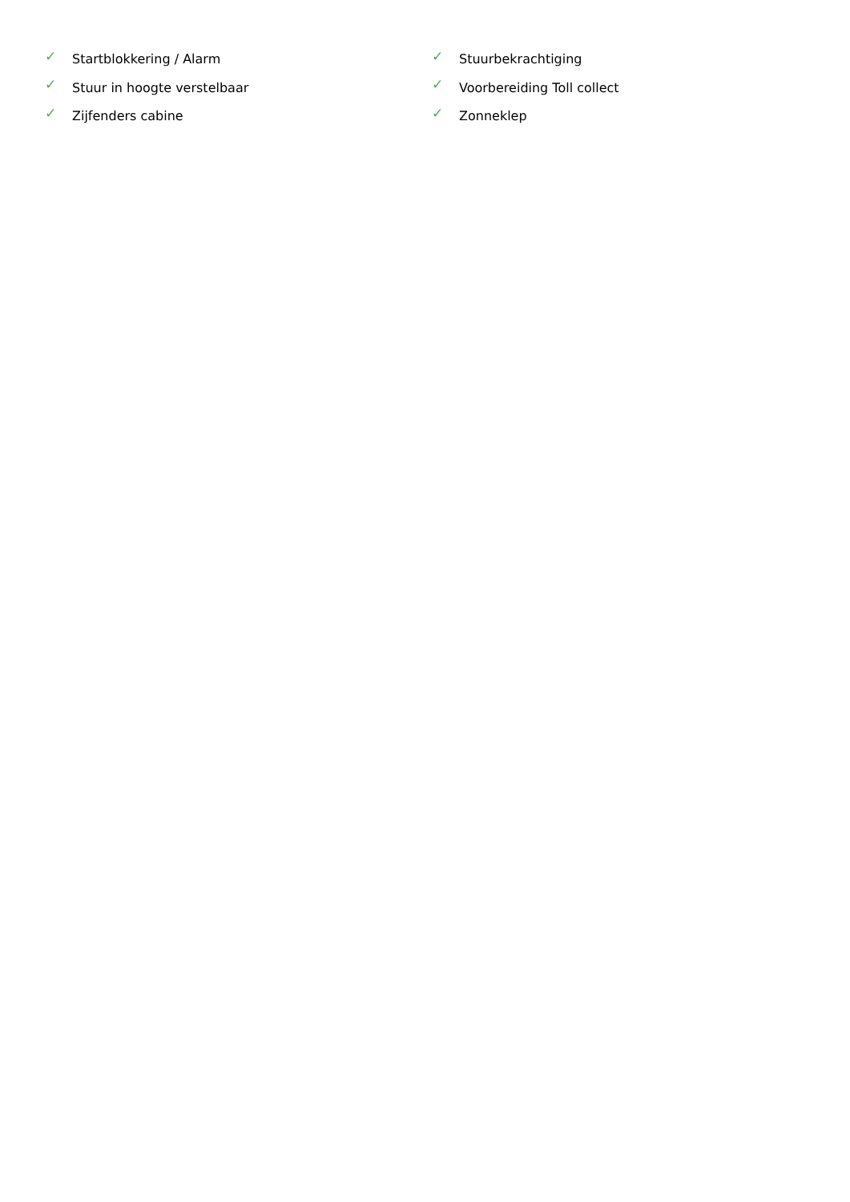✓ Startblokkering / Alarm
✓ Stuurbekrachtiging
✓ Stuur in hoogte verstelbaar
✓ Voorbereiding Toll collect
✓ Zijfenders cabine
✓ Zonneklep